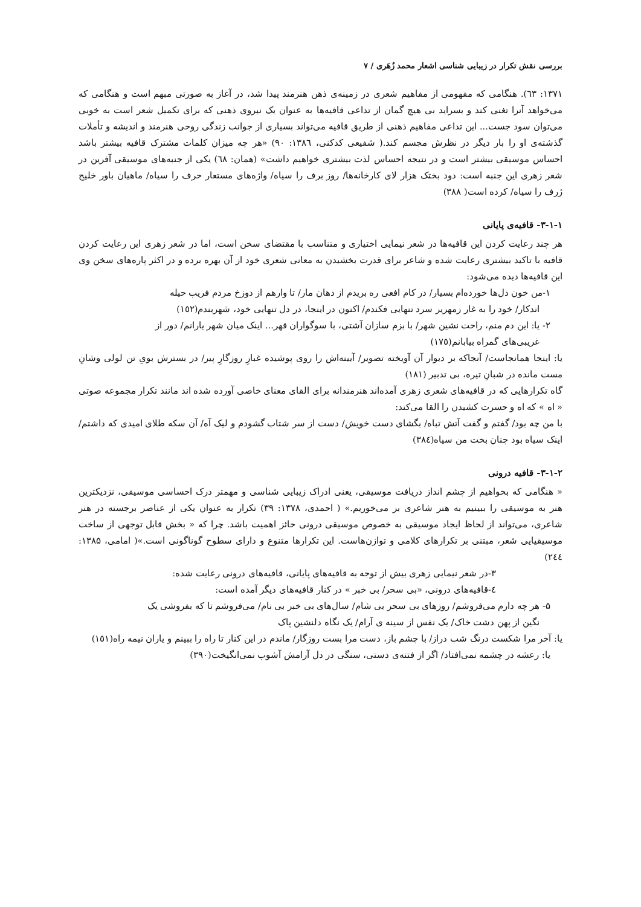بررسی نقش تکرار در زیبایی شناسی اشعار محمد زُهَری / ۷
۱۳۷۱: ٦٣). هنگامی که مفهومی از مفاهیم شعری در زمینه‌ی ذهن هنرمند پیدا شد، در آغاز به صورتی مبهم است و هنگامی که می‌خواهد آنرا تغنی کند و بسراید بی هیچ گمان از تداعی قافیه‌ها به عنوان یک نیروی ذهنی که برای تکمیل شعر است به خوبی می‌توان سود جست... این تداعی مفاهیم ذهنی از طریق قافیه می‌تواند بسیاری از جوانب زندگی روحی هنرمند و اندیشه و تأملات گذشته‌ی او را بار دیگر در نظرش مجسم کند.( شفیعی کدکنی، ١٣٨٦: ۹۰) «هر چه میزان کلمات مشترک قافیه بیشتر باشد احساس موسیقی بیشتر است و در نتیجه احساس لذت بیشتری خواهیم داشت» (همان: ٦٨) یکی از جنبه‌های موسیقی آفرین در شعر زهری این جنبه است: دود بختک هزار لای کارخانه‌ها/ روز برف را سیاه/ واژه‌های مستعار حرف را سیاه/ ماهیان باور خلیج ژرف را سیاه/ کرده است( ۳۸۸)
۳-۱-۱- قافیه‌ی پایانی
هر چند رعایت کردن این قافیه‌ها در شعر نیمایی اختیاری و متناسب با مقتضای سخن است، اما در شعر زهری این رعایت کردن قافیه با تاکید بیشتری رعایت شده و شاعر برای قدرت بخشیدن به معانی شعری خود از آن بهره برده و در اکثر پاره‌های سخن وی این قافیه‌ها دیده می‌شود:
۱-من خون دل‌ها خورده‌ام بسیار/ در کام افعی ره بریدم از دهان مار/ تا وارهم از دوزخ مردم فریب حیله
اندکار/ خود را به غار زمهریر سرد تنهایی فکندم/ اکنون در اینجا، در دل تنهایی خود، شهربندم(١٥٢)
۲- یا: این دم منم، راحت نشین شهر/ با بزم سازان آشتی، با سوگواران قهر... اینک میان شهر یارانم/ دور از
غریبی‌های گمراه بیابانم(١٧٥)
یا: اینجا همانجاست/ آنجاکه بر دیوار آن آویخته تصویر/ آیینه‌اش را روی پوشیده غبارِ روزگارِ پیر/ در بسترش بویِ تن لولی وشانِ مست مانده در شبانِ تیره، بی تدبیر (١٨١)
گاه تکرارهایی که در قافیه‌های شعری زهری آمده‌اند هنرمندانه برای القای معنای خاصی آورده شده اند مانند تکرار مجموعه صوتی « اه » که اه و حسرت کشیدن را القا می‌کند:
با من چه بود/ گفتم و گفت آتش تباه/ بگشای دست خویش/ دست از سر شتاب گشودم و لیک آه/ آن سکه طلای امیدی که داشتم/ اینک سیاه بود چنان بخت من سیاه(٣٨٤)
۳-۱-۲- قافیه درونی
« هنگامی که بخواهیم از چشم انداز دریافت موسیقی، یعنی ادراک زیبایی شناسی و مهمتر درک احساسی موسیقی، نزدیکترین هنر به موسیقی را ببینیم به هنر شاعری بر می‌خوریم.» ( احمدی، ۱۳۷۸: ۳۹) تکرار به عنوان یکی از عناصر برجسته در هنر شاعری، می‌تواند از لحاظ ایجاد موسیقی به خصوص موسیقی درونی حائز اهمیت باشد. چرا که « بخش قابل توجهی از ساخت موسیقیایی شعر، مبتنی بر تکرارهای کلامی و توازن‌هاست. این تکرارها متنوع و دارای سطوح گوناگونی است.»( امامی، ۱۳۸۵: ٢٤٤)
۳-در شعر نیمایی زهری بیش از توجه به قافیه‌های پایانی، قافیه‌های درونی رعایت شده:
٤-قافیه‌های درونی، «بی سحر/ بی خبر » در کنار قافیه‌های دیگر آمده است:
۵- هر چه دارم می‌فروشم/ روزهای بی سحر بی شام/ سال‌های بی خبر بی نام/ می‌فروشم تا که بفروشی یک
نگین از پهن دشت خاک/ یک نفس از سینه ی آرام/ یک نگاه دلنشین پاک
یا: آخر مرا شکست درنگ شب دراز/ با چشم باز، دست مرا بست روزگار/ ماندم در این کنار تا راه را ببینم و یاران نیمه راه(١٥١)
یا: رعشه در چشمه نمی‌افتاد/ اگر از فتنه‌ی دستی، سنگی در دل آرامش آشوب نمی‌انگیخت(۳۹۰)